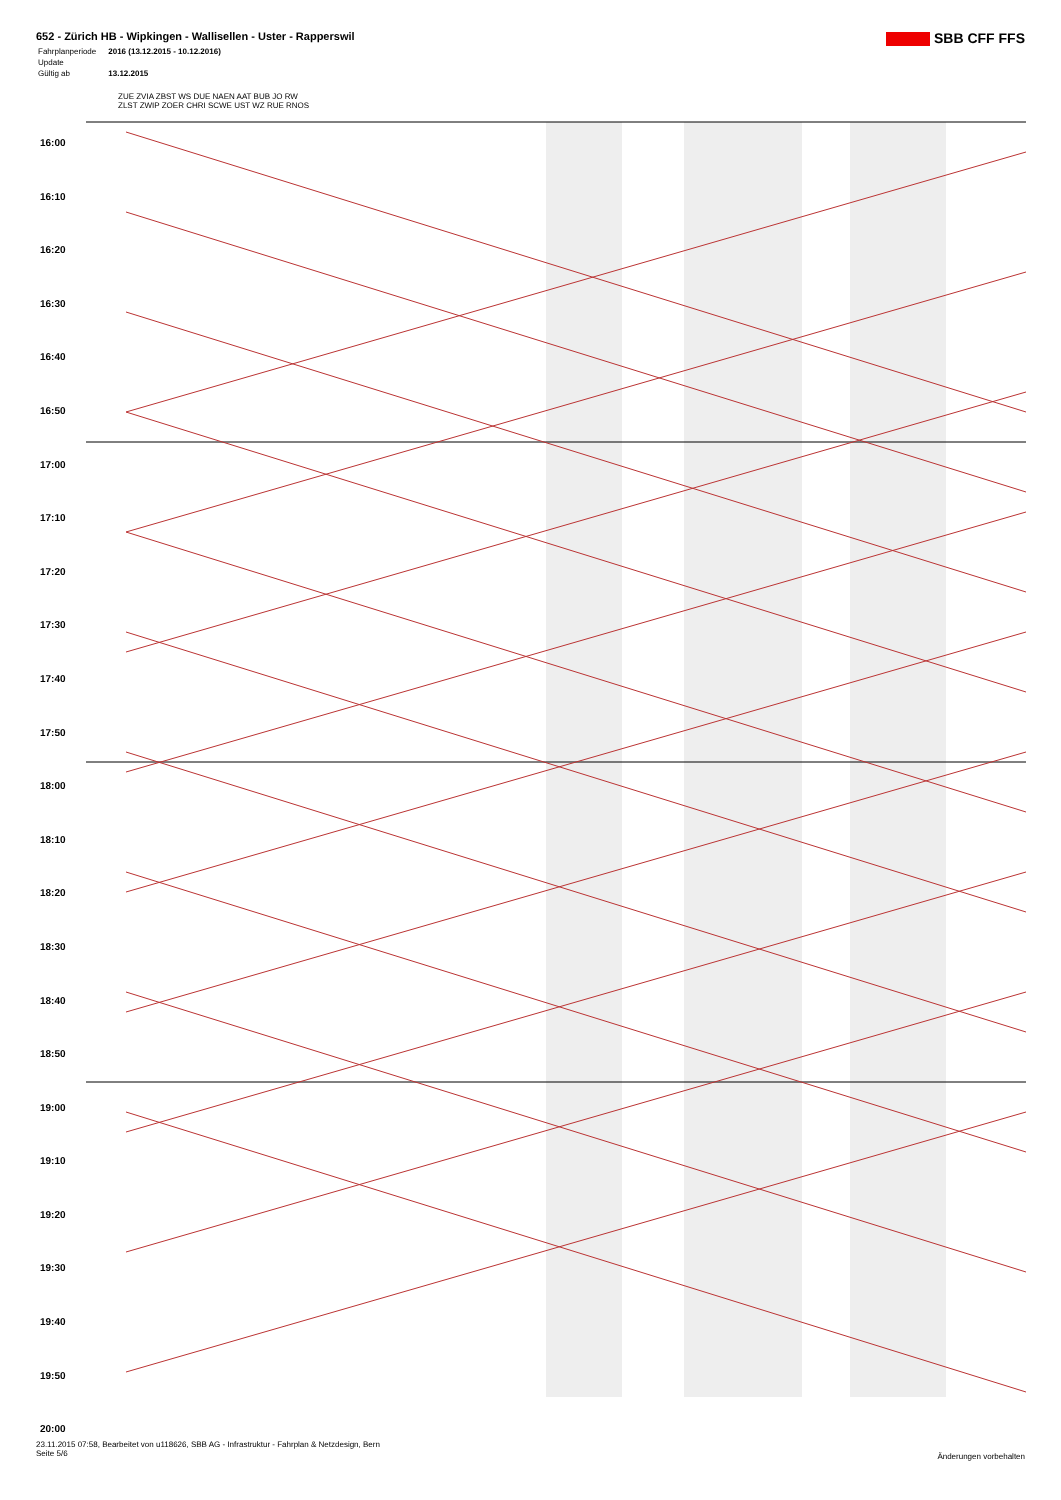652 - Zürich HB - Wipkingen - Wallisellen - Uster - Rapperswil
| Fahrplanperiode | 2016 (13.12.2015 - 10.12.2016) |
| Update | |
| Gültig ab | 13.12.2015 |
SBB CFF FFS
ZUE ZVIA ZBST WS DUE NAEN AAT BUB JO RW
ZLST ZWIP ZOER CHRI SCWE UST WZ RUE RNOS
16:00
16:10
16:20
16:30
16:40
16:50
17:00
17:10
17:20
17:30
17:40
17:50
18:00
18:10
18:20
18:30
18:40
18:50
19:00
19:10
19:20
19:30
19:40
19:50
20:00
23.11.2015 07:58, Bearbeitet von u118626, SBB AG - Infrastruktur - Fahrplan & Netzdesign, Bern
Seite 5/6
Änderungen vorbehalten